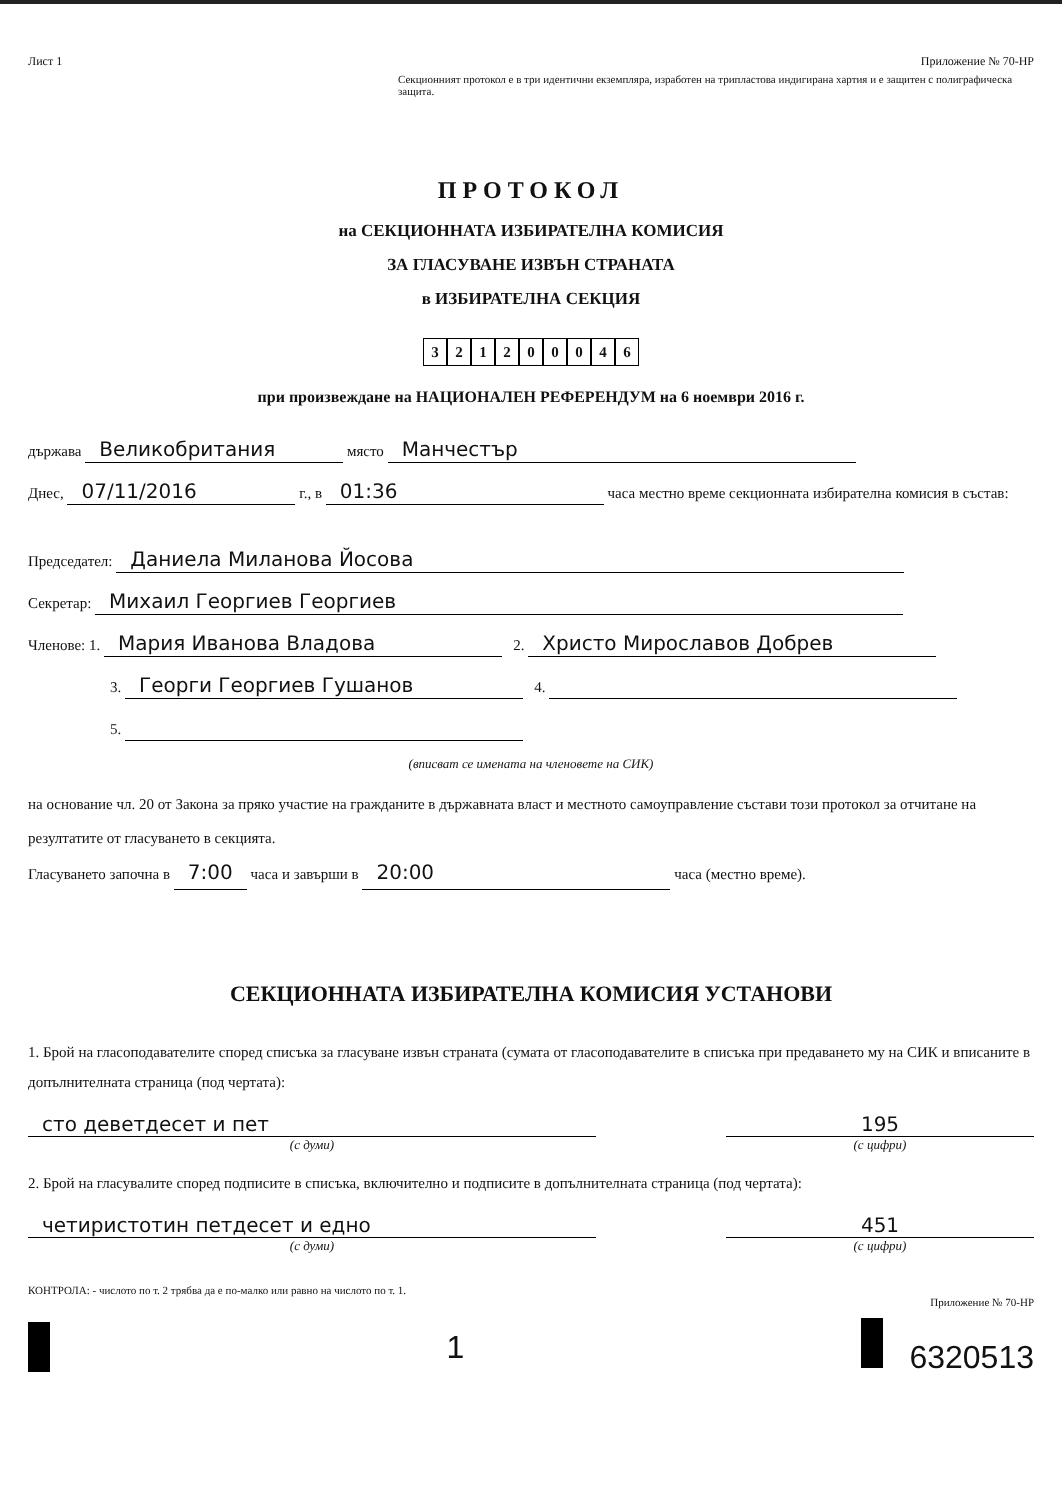Лист 1 Приложение № 70-НР
Секционният протокол е в три идентични екземпляра, изработен на трипластова индигирана хартия и е защитен с полиграфическа защита.
ПРОТОКОЛ
на СЕКЦИОННАТА ИЗБИРАТЕЛНА КОМИСИЯ
ЗА ГЛАСУВАНЕ ИЗВЪН СТРАНАТА
в ИЗБИРАТЕЛНА СЕКЦИЯ
321200046
при произвеждане на НАЦИОНАЛЕН РЕФЕРЕНДУМ на 6 ноември 2016 г.
държава Великобритания място Манчестър
Днес, 07/11/2016 г., в 01:36 часа местно време секционната избирателна комисия в състав:
Председател: Даниела Миланова Йосова
Секретар: Михаил Георгиев Георгиев
Членове: 1. Мария Иванова Владова 2. Христо Мирославов Добрев
3. Георги Георгиев Гушанов 4.
5.
(вписват се имената на членовете на СИК)
на основание чл. 20 от Закона за пряко участие на гражданите в държавната власт и местното самоуправление състави този протокол за отчитане на резултатите от гласуването в секцията.
Гласуването започна в 7:00 часа и завърши в 20:00 часа (местно време).
СЕКЦИОННАТА ИЗБИРАТЕЛНА КОМИСИЯ УСТАНОВИ
1. Брой на гласоподавателите според списъка за гласуване извън страната (сумата от гласоподавателите в списъка при предаването му на СИК и вписаните в допълнителната страница (под чертата):
сто деветдесет и пет
(с думи)
195
(с цифри)
2. Брой на гласувалите според подписите в списъка, включително и подписите в допълнителната страница (под чертата):
четиристотин петдесет и едно
(с думи)
451
(с цифри)
КОНТРОЛА: - числото по т. 2 трябва да е по-малко или равно на числото по т. 1.
Приложение № 70-НР
1 6320513